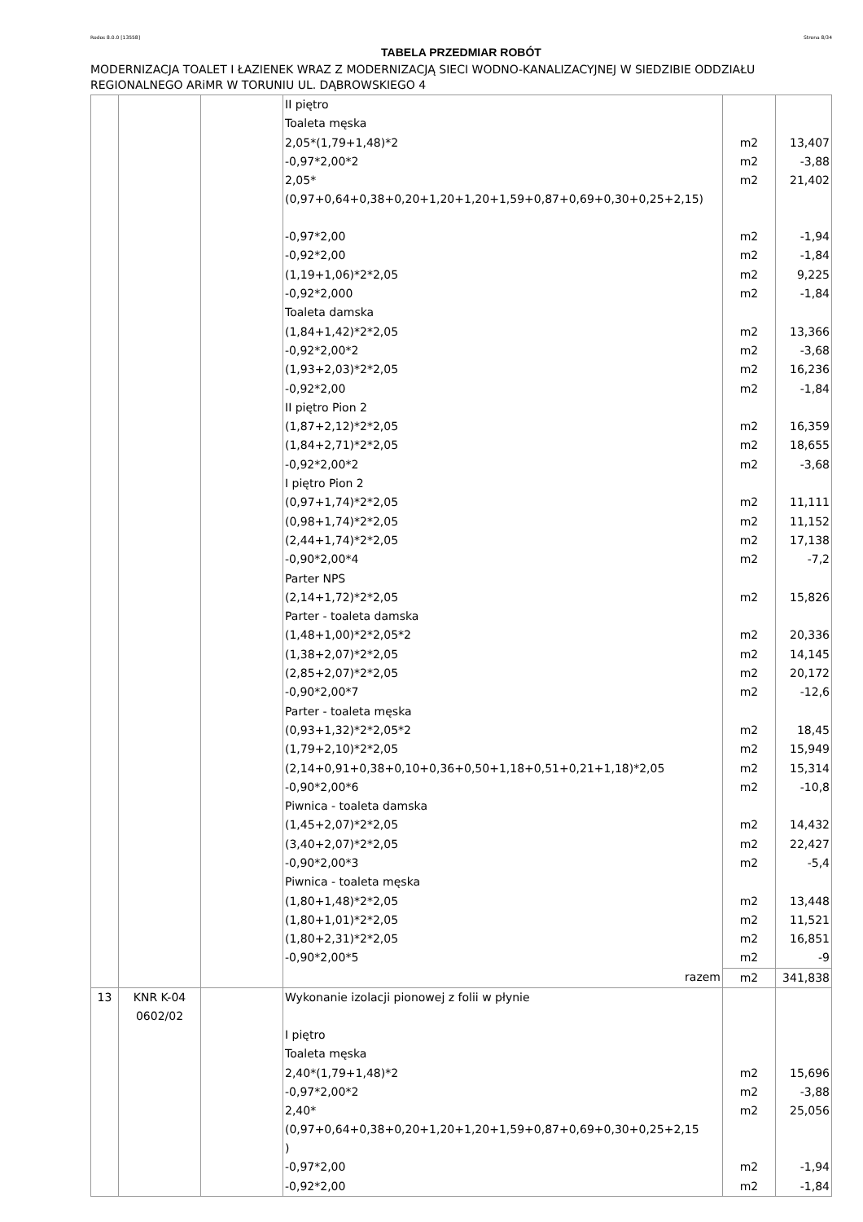Rodos 8.0.0 [13558] Strona 8/34
TABELA PRZEDMIAR ROBÓT
MODERNIZACJA TOALET I ŁAZIENEK WRAZ Z MODERNIZACJĄ SIECI WODNO-KANALIZACYJNEJ W SIEDZIBIE ODDZIAŁU REGIONALNEGO ARiMR W TORUNIU UL. DĄBROWSKIEGO 4
| | | | II piętro | | |
| | | | Toaleta męska | | |
| | | | 2,05*(1,79+1,48)*2 | m2 | 13,407 |
| | | | -0,97*2,00*2 | m2 | -3,88 |
| | | | 2,05*(0,97+0,64+0,38+0,20+1,20+1,20+1,59+0,87+0,69+0,30+0,25+2,15) | m2 | 21,402 |
| | | | -0,97*2,00 | m2 | -1,94 |
| | | | -0,92*2,00 | m2 | -1,84 |
| | | | (1,19+1,06)*2*2,05 | m2 | 9,225 |
| | | | -0,92*2,000 | m2 | -1,84 |
| | | | Toaleta damska | | |
| | | | (1,84+1,42)*2*2,05 | m2 | 13,366 |
| | | | -0,92*2,00*2 | m2 | -3,68 |
| | | | (1,93+2,03)*2*2,05 | m2 | 16,236 |
| | | | -0,92*2,00 | m2 | -1,84 |
| | | | II piętro Pion 2 | | |
| | | | (1,87+2,12)*2*2,05 | m2 | 16,359 |
| | | | (1,84+2,71)*2*2,05 | m2 | 18,655 |
| | | | -0,92*2,00*2 | m2 | -3,68 |
| | | | I piętro Pion 2 | | |
| | | | (0,97+1,74)*2*2,05 | m2 | 11,111 |
| | | | (0,98+1,74)*2*2,05 | m2 | 11,152 |
| | | | (2,44+1,74)*2*2,05 | m2 | 17,138 |
| | | | -0,90*2,00*4 | m2 | -7,2 |
| | | | Parter NPS | | |
| | | | (2,14+1,72)*2*2,05 | m2 | 15,826 |
| | | | Parter - toaleta damska | | |
| | | | (1,48+1,00)*2*2,05*2 | m2 | 20,336 |
| | | | (1,38+2,07)*2*2,05 | m2 | 14,145 |
| | | | (2,85+2,07)*2*2,05 | m2 | 20,172 |
| | | | -0,90*2,00*7 | m2 | -12,6 |
| | | | Parter - toaleta męska | | |
| | | | (0,93+1,32)*2*2,05*2 | m2 | 18,45 |
| | | | (1,79+2,10)*2*2,05 | m2 | 15,949 |
| | | | (2,14+0,91+0,38+0,10+0,36+0,50+1,18+0,51+0,21+1,18)*2,05 | m2 | 15,314 |
| | | | -0,90*2,00*6 | m2 | -10,8 |
| | | | Piwnica - toaleta damska | | |
| | | | (1,45+2,07)*2*2,05 | m2 | 14,432 |
| | | | (3,40+2,07)*2*2,05 | m2 | 22,427 |
| | | | -0,90*2,00*3 | m2 | -5,4 |
| | | | Piwnica - toaleta męska | | |
| | | | (1,80+1,48)*2*2,05 | m2 | 13,448 |
| | | | (1,80+1,01)*2*2,05 | m2 | 11,521 |
| | | | (1,80+2,31)*2*2,05 | m2 | 16,851 |
| | | | -0,90*2,00*5 | m2 | -9 |
| | | | razem | m2 | 341,838 |
| 13 | KNR K-04 0602/02 | | Wykonanie izolacji pionowej z folii w płynie | | |
| | | | I piętro | | |
| | | | Toaleta męska | | |
| | | | 2,40*(1,79+1,48)*2 | m2 | 15,696 |
| | | | -0,97*2,00*2 | m2 | -3,88 |
| | | | 2,40*(0,97+0,64+0,38+0,20+1,20+1,20+1,59+0,87+0,69+0,30+0,25+2,15 ) | m2 | 25,056 |
| | | | -0,97*2,00 | m2 | -1,94 |
| | | | -0,92*2,00 | m2 | -1,84 |